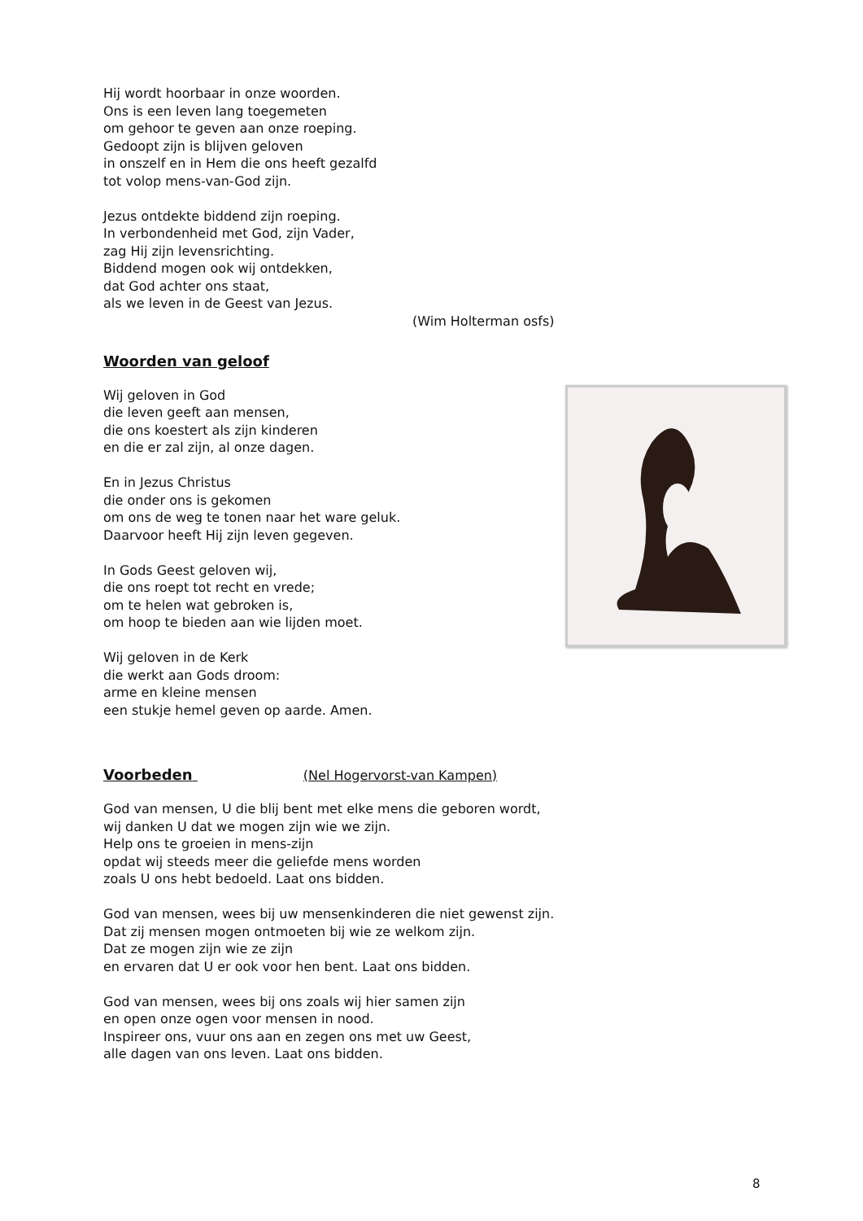Hij wordt hoorbaar in onze woorden.
Ons is een leven lang toegemeten
om gehoor te geven aan onze roeping.
Gedoopt zijn is blijven geloven
in onszelf en in Hem die ons heeft gezalfd
tot volop mens-van-God zijn.
Jezus ontdekte biddend zijn roeping.
In verbondenheid met God, zijn Vader,
zag Hij zijn levensrichting.
Biddend mogen ook wij ontdekken,
dat God achter ons staat,
als we leven in de Geest van Jezus.
(Wim Holterman osfs)
Woorden van geloof
Wij geloven in God
die leven geeft aan mensen,
die ons koestert als zijn kinderen
en die er zal zijn, al onze dagen.
En in Jezus Christus
die onder ons is gekomen
om ons de weg te tonen naar het ware geluk.
Daarvoor heeft Hij zijn leven gegeven.
In Gods Geest geloven wij,
die ons roept tot recht en vrede;
om te helen wat gebroken is,
om hoop te bieden aan wie lijden moet.
Wij geloven in de Kerk
die werkt aan Gods droom:
arme en kleine mensen
een stukje hemel geven op aarde. Amen.
Voorbeden (Nel Hogervorst-van Kampen)
God van mensen, U die blij bent met elke mens die geboren wordt,
wij danken U dat we mogen zijn wie we zijn.
Help ons te groeien in mens-zijn
opdat wij steeds meer die geliefde mens worden
zoals U ons hebt bedoeld. Laat ons bidden.
God van mensen, wees bij uw mensenkinderen die niet gewenst zijn.
Dat zij mensen mogen ontmoeten bij wie ze welkom zijn.
Dat ze mogen zijn wie ze zijn
en ervaren dat U er ook voor hen bent. Laat ons bidden.
God van mensen, wees bij ons zoals wij hier samen zijn
en open onze ogen voor mensen in nood.
Inspireer ons, vuur ons aan en zegen ons met uw Geest,
alle dagen van ons leven. Laat ons bidden.
8